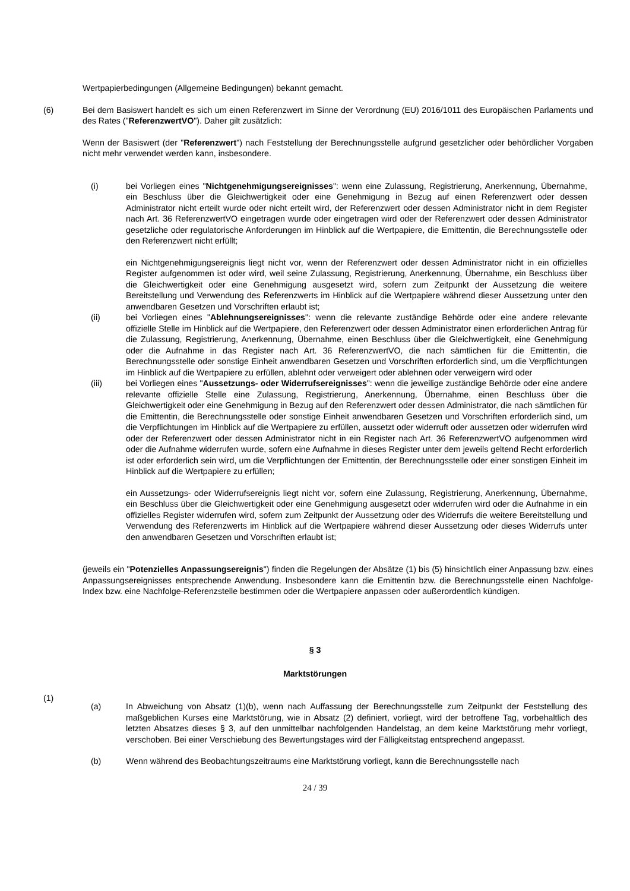Wertpapierbedingungen (Allgemeine Bedingungen) bekannt gemacht.
(6) Bei dem Basiswert handelt es sich um einen Referenzwert im Sinne der Verordnung (EU) 2016/1011 des Europäischen Parlaments und des Rates ("ReferenzwertVO"). Daher gilt zusätzlich:
Wenn der Basiswert (der "Referenzwert") nach Feststellung der Berechnungsstelle aufgrund gesetzlicher oder behördlicher Vorgaben nicht mehr verwendet werden kann, insbesondere.
(i) bei Vorliegen eines "Nichtgenehmigungsereignisses": wenn eine Zulassung, Registrierung, Anerkennung, Übernahme, ein Beschluss über die Gleichwertigkeit oder eine Genehmigung in Bezug auf einen Referenzwert oder dessen Administrator nicht erteilt wurde oder nicht erteilt wird, der Referenzwert oder dessen Administrator nicht in dem Register nach Art. 36 ReferenzwertVO eingetragen wurde oder eingetragen wird oder der Referenzwert oder dessen Administrator gesetzliche oder regulatorische Anforderungen im Hinblick auf die Wertpapiere, die Emittentin, die Berechnungsstelle oder den Referenzwert nicht erfüllt;
ein Nichtgenehmigungsereignis liegt nicht vor, wenn der Referenzwert oder dessen Administrator nicht in ein offizielles Register aufgenommen ist oder wird, weil seine Zulassung, Registrierung, Anerkennung, Übernahme, ein Beschluss über die Gleichwertigkeit oder eine Genehmigung ausgesetzt wird, sofern zum Zeitpunkt der Aussetzung die weitere Bereitstellung und Verwendung des Referenzwerts im Hinblick auf die Wertpapiere während dieser Aussetzung unter den anwendbaren Gesetzen und Vorschriften erlaubt ist;
(ii) bei Vorliegen eines "Ablehnungsereignisses": wenn die relevante zuständige Behörde oder eine andere relevante offizielle Stelle im Hinblick auf die Wertpapiere, den Referenzwert oder dessen Administrator einen erforderlichen Antrag für die Zulassung, Registrierung, Anerkennung, Übernahme, einen Beschluss über die Gleichwertigkeit, eine Genehmigung oder die Aufnahme in das Register nach Art. 36 ReferenzwertVO, die nach sämtlichen für die Emittentin, die Berechnungsstelle oder sonstige Einheit anwendbaren Gesetzen und Vorschriften erforderlich sind, um die Verpflichtungen im Hinblick auf die Wertpapiere zu erfüllen, ablehnt oder verweigert oder ablehnen oder verweigern wird oder
(iii) bei Vorliegen eines "Aussetzungs- oder Widerrufsereignisses": wenn die jeweilige zuständige Behörde oder eine andere relevante offizielle Stelle eine Zulassung, Registrierung, Anerkennung, Übernahme, einen Beschluss über die Gleichwertigkeit oder eine Genehmigung in Bezug auf den Referenzwert oder dessen Administrator, die nach sämtlichen für die Emittentin, die Berechnungsstelle oder sonstige Einheit anwendbaren Gesetzen und Vorschriften erforderlich sind, um die Verpflichtungen im Hinblick auf die Wertpapiere zu erfüllen, aussetzt oder widerruft oder aussetzen oder widerrufen wird oder der Referenzwert oder dessen Administrator nicht in ein Register nach Art. 36 ReferenzwertVO aufgenommen wird oder die Aufnahme widerrufen wurde, sofern eine Aufnahme in dieses Register unter dem jeweils geltend Recht erforderlich ist oder erforderlich sein wird, um die Verpflichtungen der Emittentin, der Berechnungsstelle oder einer sonstigen Einheit im Hinblick auf die Wertpapiere zu erfüllen;
ein Aussetzungs- oder Widerrufsereignis liegt nicht vor, sofern eine Zulassung, Registrierung, Anerkennung, Übernahme, ein Beschluss über die Gleichwertigkeit oder eine Genehmigung ausgesetzt oder widerrufen wird oder die Aufnahme in ein offizielles Register widerrufen wird, sofern zum Zeitpunkt der Aussetzung oder des Widerrufs die weitere Bereitstellung und Verwendung des Referenzwerts im Hinblick auf die Wertpapiere während dieser Aussetzung oder dieses Widerrufs unter den anwendbaren Gesetzen und Vorschriften erlaubt ist;
(jeweils ein "Potenzielles Anpassungsereignis") finden die Regelungen der Absätze (1) bis (5) hinsichtlich einer Anpassung bzw. eines Anpassungsereignisses entsprechende Anwendung. Insbesondere kann die Emittentin bzw. die Berechnungsstelle einen Nachfolge-Index bzw. eine Nachfolge-Referenzstelle bestimmen oder die Wertpapiere anpassen oder außerordentlich kündigen.
§ 3
Marktstörungen
(1)
(a) In Abweichung von Absatz (1)(b), wenn nach Auffassung der Berechnungsstelle zum Zeitpunkt der Feststellung des maßgeblichen Kurses eine Marktstörung, wie in Absatz (2) definiert, vorliegt, wird der betroffene Tag, vorbehaltlich des letzten Absatzes dieses § 3, auf den unmittelbar nachfolgenden Handelstag, an dem keine Marktstörung mehr vorliegt, verschoben. Bei einer Verschiebung des Bewertungstages wird der Fälligkeitstag entsprechend angepasst.
(b) Wenn während des Beobachtungszeitraums eine Marktstörung vorliegt, kann die Berechnungsstelle nach
24 / 39